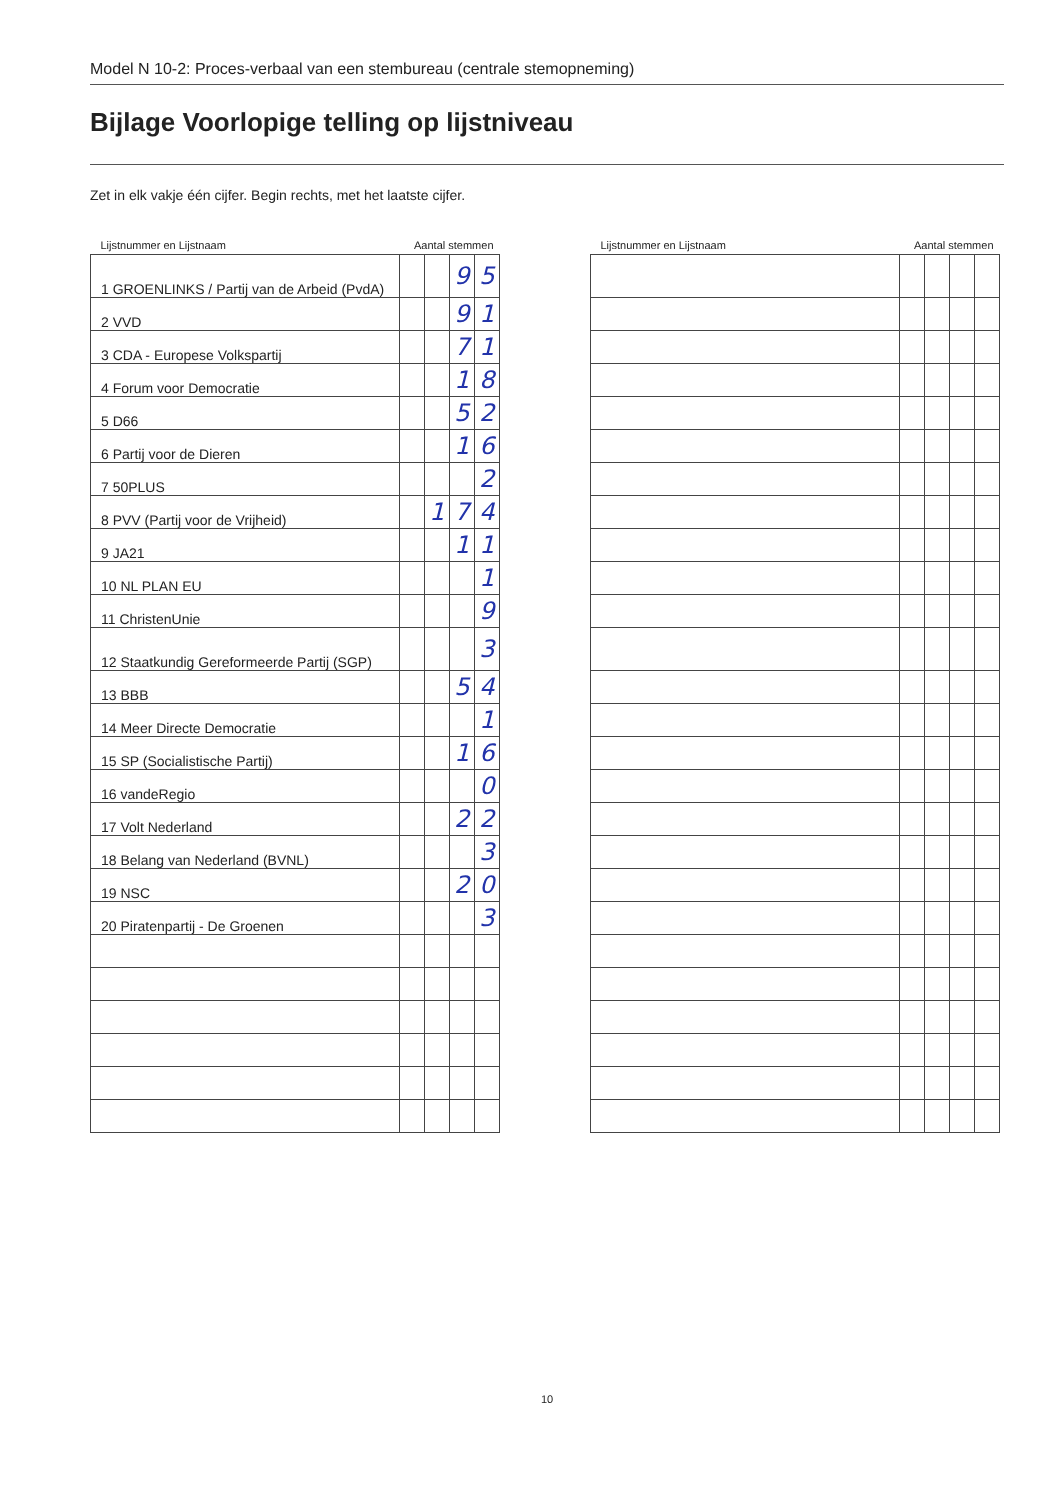Model N 10-2: Proces-verbaal van een stembureau (centrale stemopneming)
Bijlage Voorlopige telling op lijstniveau
Zet in elk vakje één cijfer. Begin rechts, met het laatste cijfer.
| Lijstnummer en Lijstnaam | Aantal stemmen | | | |
| --- | --- | --- | --- | --- |
| 1 GROENLINKS / Partij van de Arbeid (PvdA) | | | 9 | 5 |
| 2 VVD | | | 9 | 1 |
| 3 CDA - Europese Volkspartij | | | 7 | 1 |
| 4 Forum voor Democratie | | | 1 | 8 |
| 5 D66 | | | 5 | 2 |
| 6 Partij voor de Dieren | | | 1 | 6 |
| 7 50PLUS | | | | 2 |
| 8 PVV (Partij voor de Vrijheid) | | 1 | 7 | 4 |
| 9 JA21 | | | 1 | 1 |
| 10 NL PLAN EU | | | | 1 |
| 11 ChristenUnie | | | | 9 |
| 12 Staatkundig Gereformeerde Partij (SGP) | | | | 3 |
| 13 BBB | | | 5 | 4 |
| 14 Meer Directe Democratie | | | | 1 |
| 15 SP (Socialistische Partij) | | | 1 | 6 |
| 16 vandeRegio | | | | 0 |
| 17 Volt Nederland | | | 2 | 2 |
| 18 Belang van Nederland (BVNL) | | | | 3 |
| 19 NSC | | | 2 | 0 |
| 20 Piratenpartij - De Groenen | | | | 3 |
| Lijstnummer en Lijstnaam | Aantal stemmen | | | |
| --- | --- | --- | --- | --- |
10